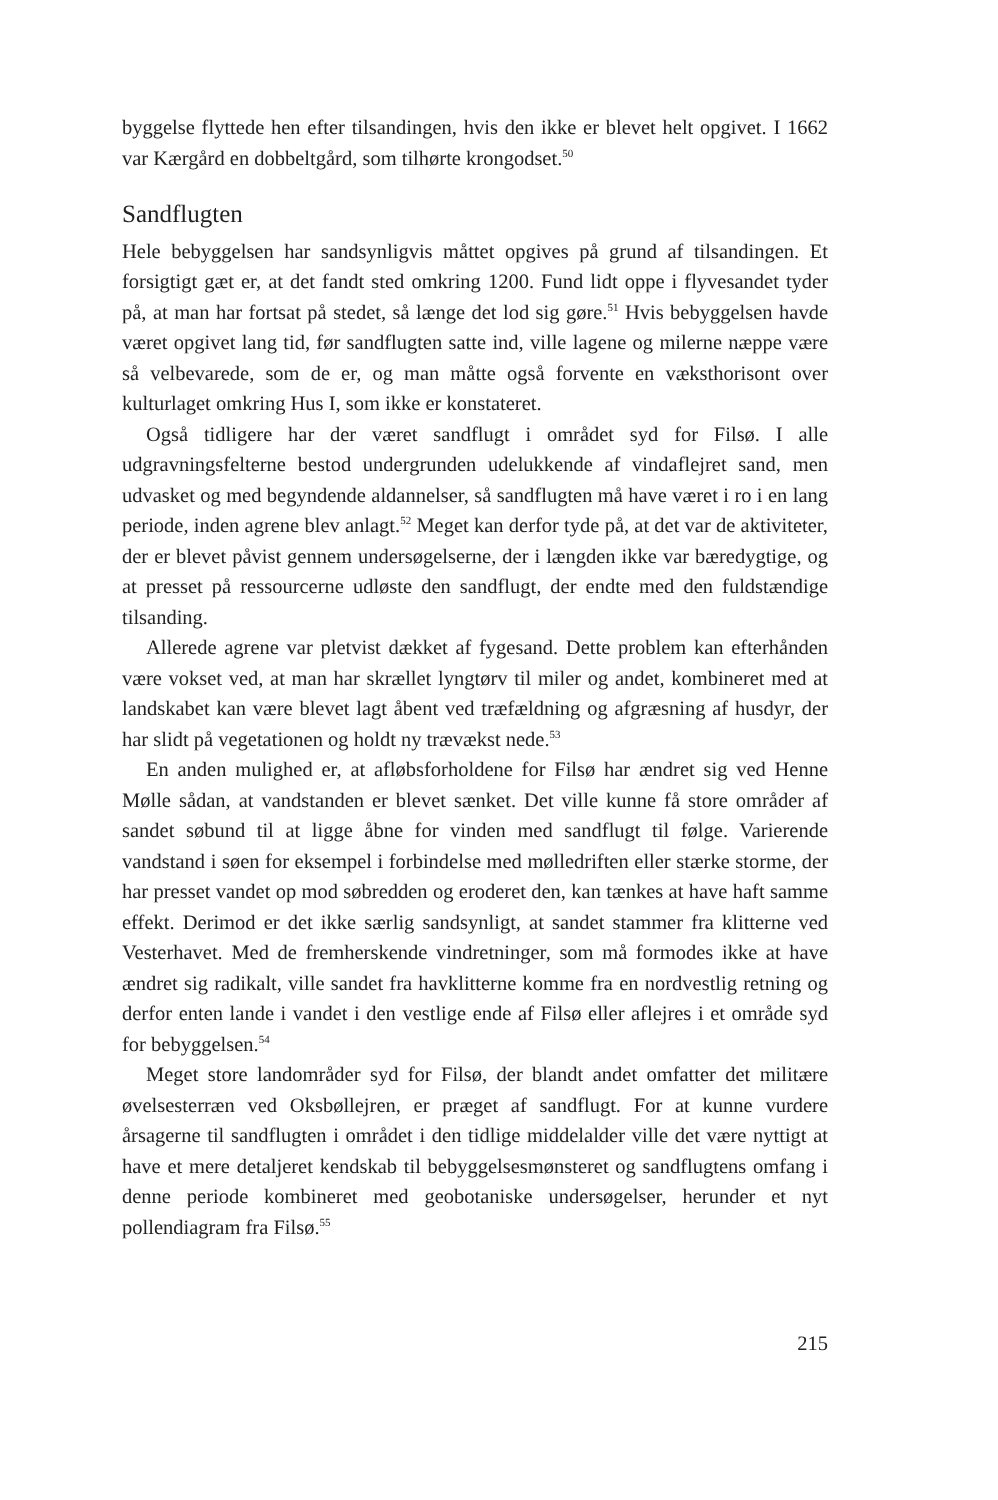byggelse flyttede hen efter tilsandingen, hvis den ikke er blevet helt opgivet. I 1662 var Kærgård en dobbeltgård, som tilhørte krongodset.<sup>50</sup>
Sandflugten
Hele bebyggelsen har sandsynligvis måttet opgives på grund af tilsandingen. Et forsigtigt gæt er, at det fandt sted omkring 1200. Fund lidt oppe i flyvesandet tyder på, at man har fortsat på stedet, så længe det lod sig gøre.<sup>51</sup> Hvis bebyggelsen havde været opgivet lang tid, før sandflugten satte ind, ville lagene og milerne næppe være så velbevarede, som de er, og man måtte også forvente en væksthorisont over kulturlaget omkring Hus I, som ikke er konstateret.
Også tidligere har der været sandflugt i området syd for Filsø. I alle udgravningsfelterne bestod undergrunden udelukkende af vindaflejret sand, men udvasket og med begyndende aldannelser, så sandflugten må have været i ro i en lang periode, inden agrene blev anlagt.<sup>52</sup> Meget kan derfor tyde på, at det var de aktiviteter, der er blevet påvist gennem undersøgelserne, der i længden ikke var bæredygtige, og at presset på ressourcerne udløste den sandflugt, der endte med den fuldstændige tilsanding.
Allerede agrene var pletvist dækket af fygesand. Dette problem kan efterhånden være vokset ved, at man har skrællet lyngtørv til miler og andet, kombineret med at landskabet kan være blevet lagt åbent ved træfældning og afgræsning af husdyr, der har slidt på vegetationen og holdt ny trævækst nede.<sup>53</sup>
En anden mulighed er, at afløbsforholdene for Filsø har ændret sig ved Henne Mølle sådan, at vandstanden er blevet sænket. Det ville kunne få store områder af sandet søbund til at ligge åbne for vinden med sandflugt til følge. Varierende vandstand i søen for eksempel i forbindelse med mølledriften eller stærke storme, der har presset vandet op mod søbredden og eroderet den, kan tænkes at have haft samme effekt. Derimod er det ikke særlig sandsynligt, at sandet stammer fra klitterne ved Vesterhavet. Med de fremherskende vindretninger, som må formodes ikke at have ændret sig radikalt, ville sandet fra havklitterne komme fra en nordvestlig retning og derfor enten lande i vandet i den vestlige ende af Filsø eller aflejres i et område syd for bebyggelsen.<sup>54</sup>
Meget store landområder syd for Filsø, der blandt andet omfatter det militære øvelsesterræn ved Oksbøllejren, er præget af sandflugt. For at kunne vurdere årsagerne til sandflugten i området i den tidlige middelalder ville det være nyttigt at have et mere detaljeret kendskab til bebyggelsesmønsteret og sandflugtens omfang i denne periode kombineret med geobotaniske undersøgelser, herunder et nyt pollendiagram fra Filsø.<sup>55</sup>
215